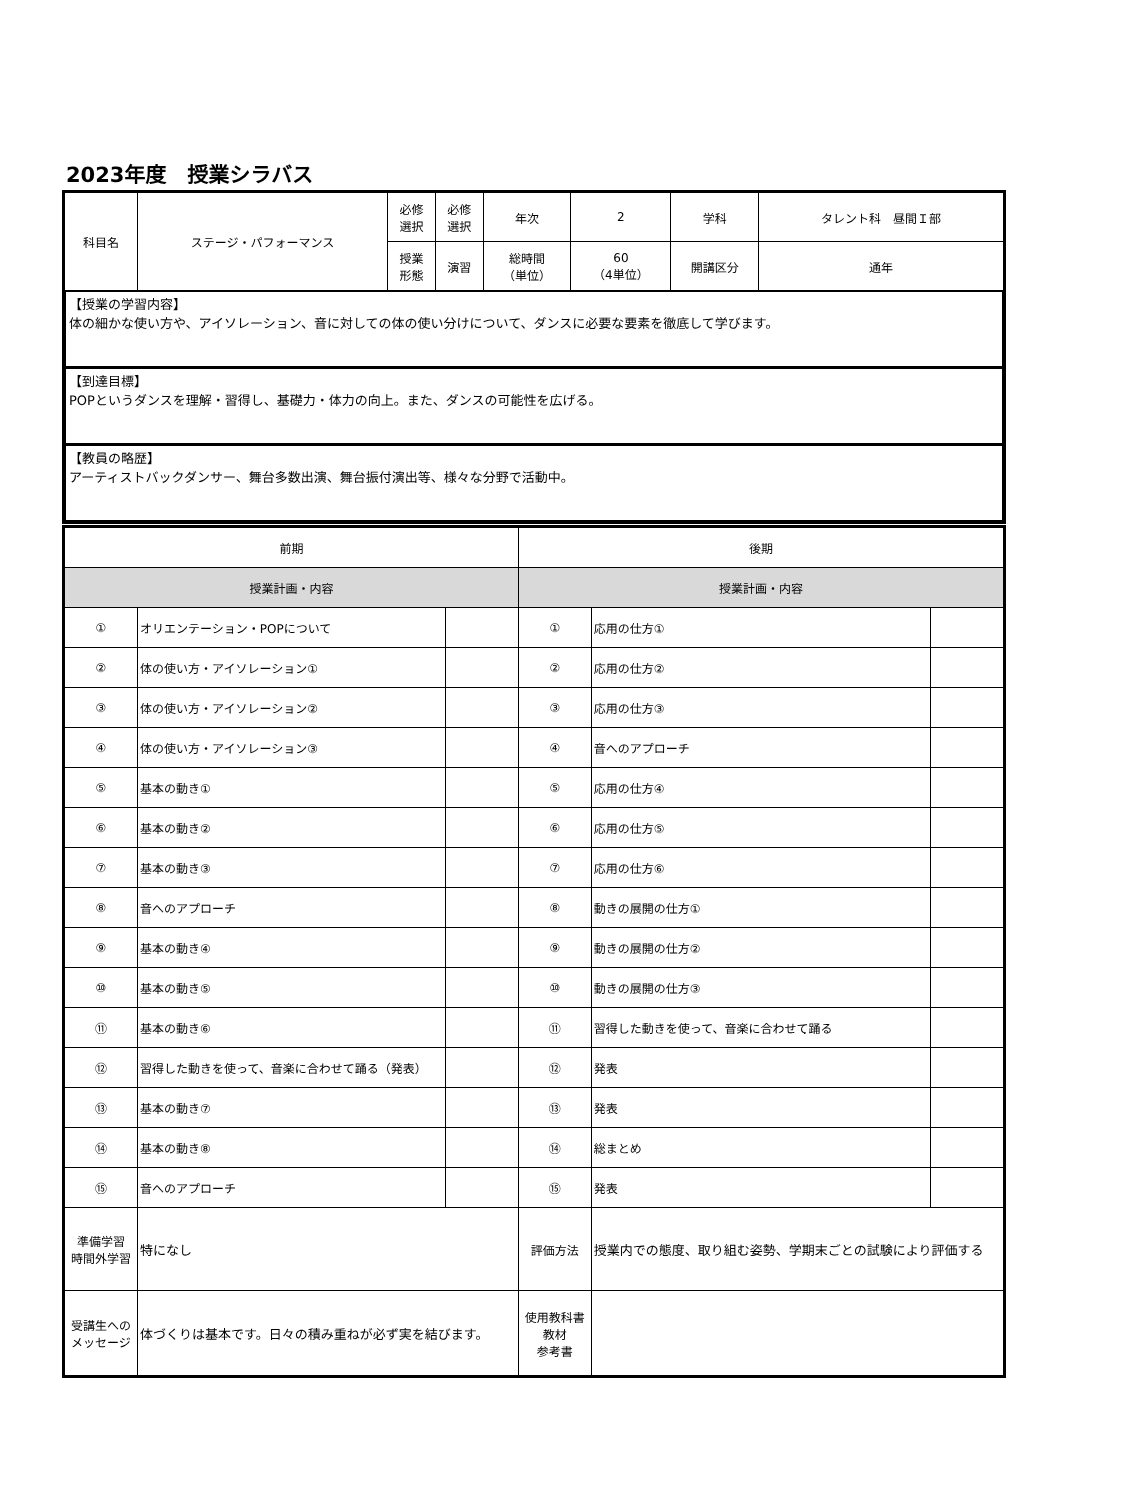2023年度　授業シラバス
| 科目名 | ステージ・パフォーマンス | 必修 選択 | 必修 選択 | 年次 | 2 | 学科 | タレント科 昼間Ｉ部 |
| | | 授業 形態 | 演習 | 総時間 （単位） | 60 （4単位） | 開講区分 | 通年 |
【授業の学習内容】
体の細かな使い方や、アイソレーション、音に対しての体の使い分けについて、ダンスに必要な要素を徹底して学びます。
【到達目標】
POPというダンスを理解・習得し、基礎力・体力の向上。また、ダンスの可能性を広げる。
【教員の略歴】
アーティストバックダンサー、舞台多数出演、舞台振付演出等、様々な分野で活動中。
| 前期 | | | 後期 | | |
| 授業計画・内容 | | | 授業計画・内容 | | |
| ① | オリエンテーション・POPについて | | ① | 応用の仕方① | |
| ② | 体の使い方・アイソレーション① | | ② | 応用の仕方② | |
| ③ | 体の使い方・アイソレーション② | | ③ | 応用の仕方③ | |
| ④ | 体の使い方・アイソレーション③ | | ④ | 音へのアプローチ | |
| ⑤ | 基本の動き① | | ⑤ | 応用の仕方④ | |
| ⑥ | 基本の動き② | | ⑥ | 応用の仕方⑤ | |
| ⑦ | 基本の動き③ | | ⑦ | 応用の仕方⑥ | |
| ⑧ | 音へのアプローチ | | ⑧ | 動きの展開の仕方① | |
| ⑨ | 基本の動き④ | | ⑨ | 動きの展開の仕方② | |
| ⑩ | 基本の動き⑤ | | ⑩ | 動きの展開の仕方③ | |
| ⑪ | 基本の動き⑥ | | ⑪ | 習得した動きを使って、音楽に合わせて踊る | |
| ⑫ | 習得した動きを使って、音楽に合わせて踊る（発表） | | ⑫ | 発表 | |
| ⑬ | 基本の動き⑦ | | ⑬ | 発表 | |
| ⑭ | 基本の動き⑧ | | ⑭ | 総まとめ | |
| ⑮ | 音へのアプローチ | | ⑮ | 発表 | |
| 準備学習 時間外学習 | 特になし | | 評価方法 | 授業内での態度、取り組む姿勢、学期末ごとの試験により評価する | |
| 受講生への メッセージ | 体づくりは基本です。日々の積み重ねが必ず実を結びます。 | | 使用教科書 教材 参考書 | | |